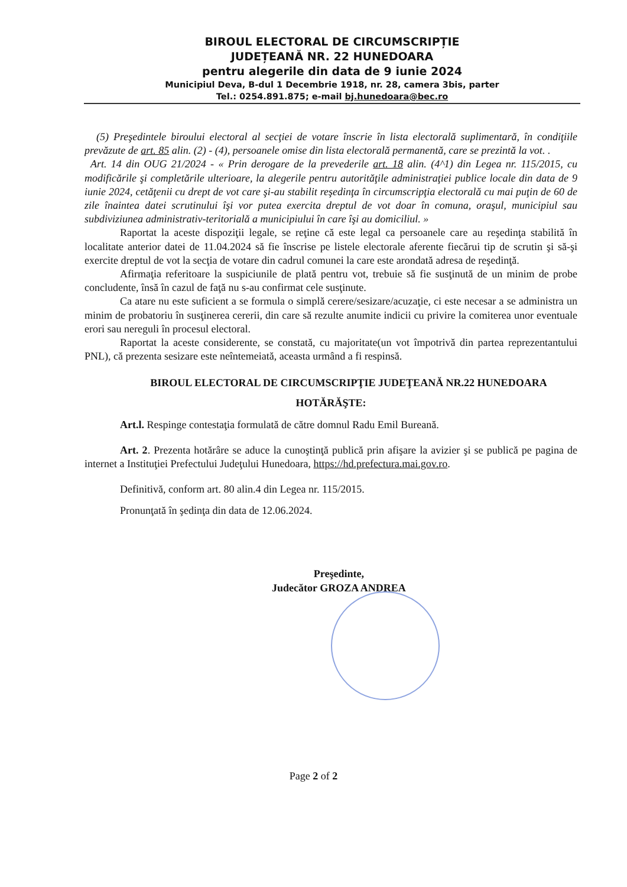BIROUL ELECTORAL DE CIRCUMSCRIPȚIE
JUDEȚEANĂ NR. 22 HUNEDOARA
pentru alegerile din data de 9 iunie 2024
Municipiul Deva, B-dul 1 Decembrie 1918, nr. 28, camera 3bis, parter
Tel.: 0254.891.875; e-mail bj.hunedoara@bec.ro
(5) Preşedintele biroului electoral al secţiei de votare înscrie în lista electorală suplimentară, în condiţiile prevăzute de art. 85 alin. (2) - (4), persoanele omise din lista electorală permanentă, care se prezintă la vot. .
Art. 14 din OUG 21/2024 - « Prin derogare de la prevederile art. 18 alin. (4^1) din Legea nr. 115/2015, cu modificările şi completările ulterioare, la alegerile pentru autorităţile administraţiei publice locale din data de 9 iunie 2024, cetăţenii cu drept de vot care şi-au stabilit reşedinţa în circumscripţia electorală cu mai puţin de 60 de zile înaintea datei scrutinului îşi vor putea exercita dreptul de vot doar în comuna, oraşul, municipiul sau subdiviziunea administrativ-teritorială a municipiului în care îşi au domiciliul. »
Raportat la aceste dispoziţii legale, se reţine că este legal ca persoanele care au reşedinţa stabilită în localitate anterior datei de 11.04.2024 să fie înscrise pe listele electorale aferente fiecărui tip de scrutin şi să-şi exercite dreptul de vot la secţia de votare din cadrul comunei la care este arondată adresa de reşedinţă.
Afirmaţia referitoare la suspiciunile de plată pentru vot, trebuie să fie susţinută de un minim de probe concludente, însă în cazul de faţă nu s-au confirmat cele susţinute.
Ca atare nu este suficient a se formula o simplă cerere/sesizare/acuzaţie, ci este necesar a se administra un minim de probatoriu în susţinerea cererii, din care să rezulte anumite indicii cu privire la comiterea unor eventuale erori sau nereguli în procesul electoral.
Raportat la aceste considerente, se constată, cu majoritate(un vot împotrivă din partea reprezentantului PNL), că prezenta sesizare este neîntemeiată, aceasta urmând a fi respinsă.
BIROUL ELECTORAL DE CIRCUMSCRIPŢIE JUDEŢEANĂ NR.22 HUNEDOARA
HOTĂRĂŞTE:
Art.l. Respinge contestaţia formulată de către domnul Radu Emil Bureană.
Art. 2. Prezenta hotărâre se aduce la cunoştinţă publică prin afişare la avizier şi se publică pe pagina de internet a Instituţiei Prefectului Judeţului Hunedoara, https://hd.prefectura.mai.gov.ro.
Definitivă, conform art. 80 alin.4 din Legea nr. 115/2015.
Pronunţată în şedinţa din data de 12.06.2024.
Preşedinte,
Judecător GROZA ANDREA
Page 2 of 2